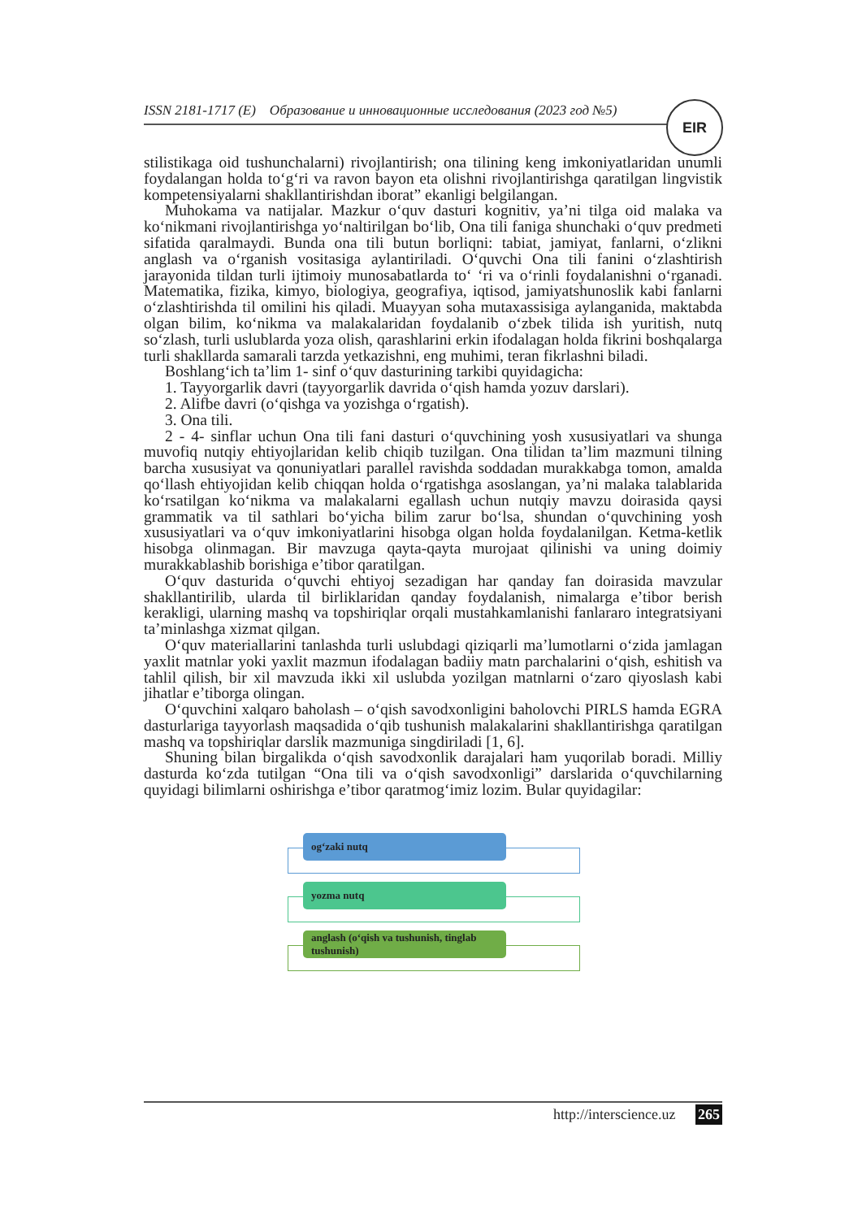ISSN 2181-1717 (E) Образование и инновационные исследования (2023 год №5)
EIR
stilistikaga oid tushunchalarni) rivojlantirish; ona tilining keng imkoniyatlaridan unumli foydalangan holda to‘g‘ri va ravon bayon eta olishni rivojlantirishga qaratilgan lingvistik kompetensiyalarni shakllantirishdan iborat” ekanligi belgilangan.
Muhokama va natijalar. Mazkur o‘quv dasturi kognitiv, ya’ni tilga oid malaka va ko‘nikmani rivojlantirishga yo‘naltirilgan bo‘lib, Ona tili faniga shunchaki o‘quv predmeti sifatida qaralmaydi. Bunda ona tili butun borliqni: tabiat, jamiyat, fanlarni, o‘zlikni anglash va o‘rganish vositasiga aylantiriladi. O‘quvchi Ona tili fanini o‘zlashtirish jarayonida tildan turli ijtimoiy munosabatlarda to‘ ‘ri va o‘rinli foydalanishni o‘rganadi. Matematika, fizika, kimyo, biologiya, geografiya, iqtisod, jamiyatshunoslik kabi fanlarni o‘zlashtirishda til omilini his qiladi. Muayyan soha mutaxassisiga aylanganida, maktabda olgan bilim, ko‘nikma va malakalaridan foydalanib o‘zbek tilida ish yuritish, nutq so‘zlash, turli uslublarda yoza olish, qarashlarini erkin ifodalagan holda fikrini boshqalarga turli shakllarda samarali tarzda yetkazishni, eng muhimi, teran fikrlashni biladi.
Boshlang‘ich ta’lim 1- sinf o‘quv dasturining tarkibi quyidagicha:
1. Tayyorgarlik davri (tayyorgarlik davrida o‘qish hamda yozuv darslari).
2. Alifbe davri (o‘qishga va yozishga o‘rgatish).
3. Ona tili.
2 - 4- sinflar uchun Ona tili fani dasturi o‘quvchining yosh xususiyatlari va shunga muvofiq nutqiy ehtiyojlaridan kelib chiqib tuzilgan. Ona tilidan ta’lim mazmuni tilning barcha xususiyat va qonuniyatlari parallel ravishda soddadan murakkabga tomon, amalda qo‘llash ehtiyojidan kelib chiqqan holda o‘rgatishga asoslangan, ya’ni malaka talablarida ko‘rsatilgan ko‘nikma va malakalarni egallash uchun nutqiy mavzu doirasida qaysi grammatik va til sathlari bo‘yicha bilim zarur bo‘lsa, shundan o‘quvchining yosh xususiyatlari va o‘quv imkoniyatlarini hisobga olgan holda foydalanilgan. Ketma-ketlik hisobga olinmagan. Bir mavzuga qayta-qayta murojaat qilinishi va uning doimiy murakkablashib borishiga e’tibor qaratilgan.
O‘quv dasturida o‘quvchi ehtiyoj sezadigan har qanday fan doirasida mavzular shakllantirilib, ularda til birliklaridan qanday foydalanish, nimalarga e’tibor berish kerakligi, ularning mashq va topshiriqlar orqali mustahkamlanishi fanlararo integratsiyani ta’minlashga xizmat qilgan.
O‘quv materiallarini tanlashda turli uslubdagi qiziqarli ma’lumotlarni o‘zida jamlagan yaxlit matnlar yoki yaxlit mazmun ifodalagan badiiy matn parchalarini o‘qish, eshitish va tahlil qilish, bir xil mavzuda ikki xil uslubda yozilgan matnlarni o‘zaro qiyoslash kabi jihatlar e’tiborga olingan.
O‘quvchini xalqaro baholash – o‘qish savodxonligini baholovchi PIRLS hamda EGRA dasturlariga tayyorlash maqsadida o‘qib tushunish malakalarini shakllantirishga qaratilgan mashq va topshiriqlar darslik mazmuniga singdiriladi [1, 6].
Shuning bilan birgalikda o‘qish savodxonlik darajalari ham yuqorilab boradi. Milliy dasturda ko‘zda tutilgan “Ona tili va o‘qish savodxonligi” darslarida o‘quvchilarning quyidagi bilimlarni oshirishga e’tibor qaratmog‘imiz lozim. Bular quyidagilar:
og‘zaki nutq
yozma nutq
anglash (o‘qish va tushunish, tinglab tushunish)
http://interscience.uz 265